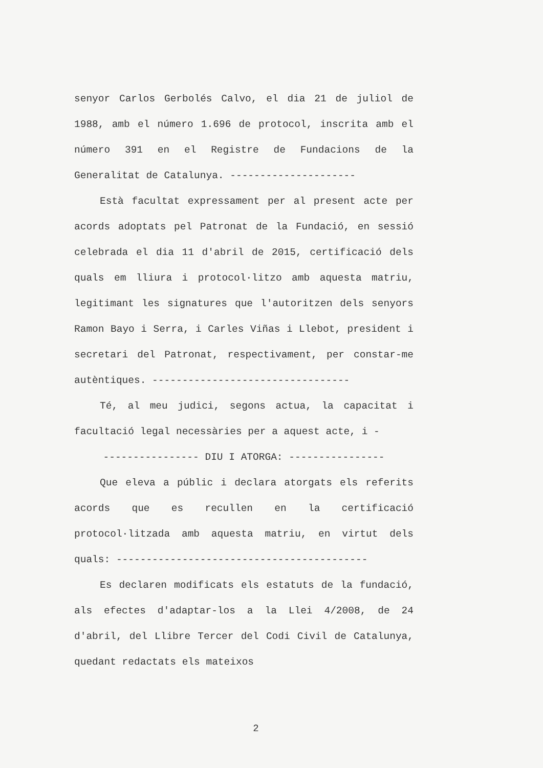senyor Carlos Gerbolés Calvo, el dia 21 de juliol de 1988, amb el número 1.696 de protocol, inscrita amb el número 391 en el Registre de Fundacions de la Generalitat de Catalunya. ---------------------
Està facultat expressament per al present acte per acords adoptats pel Patronat de la Fundació, en sessió celebrada el dia 11 d'abril de 2015, certificació dels quals em lliura i protocol·litzo amb aquesta matriu, legitimant les signatures que l'autoritzen dels senyors Ramon Bayo i Serra, i Carles Viñas i Llebot, president i secretari del Patronat, respectivament, per constar-me autèntiques. ---------------------------------
Té, al meu judici, segons actua, la capacitat i facultació legal necessàries per a aquest acte, i -
---------------- DIU I ATORGA: ----------------
Que eleva a públic i declara atorgats els referits acords que es recullen en la certificació protocol·litzada amb aquesta matriu, en virtut dels quals: ------------------------------------------
Es declaren modificats els estatuts de la fundació, als efectes d'adaptar-los a la Llei 4/2008, de 24 d'abril, del Llibre Tercer del Codi Civil de Catalunya, quedant redactats els mateixos
2